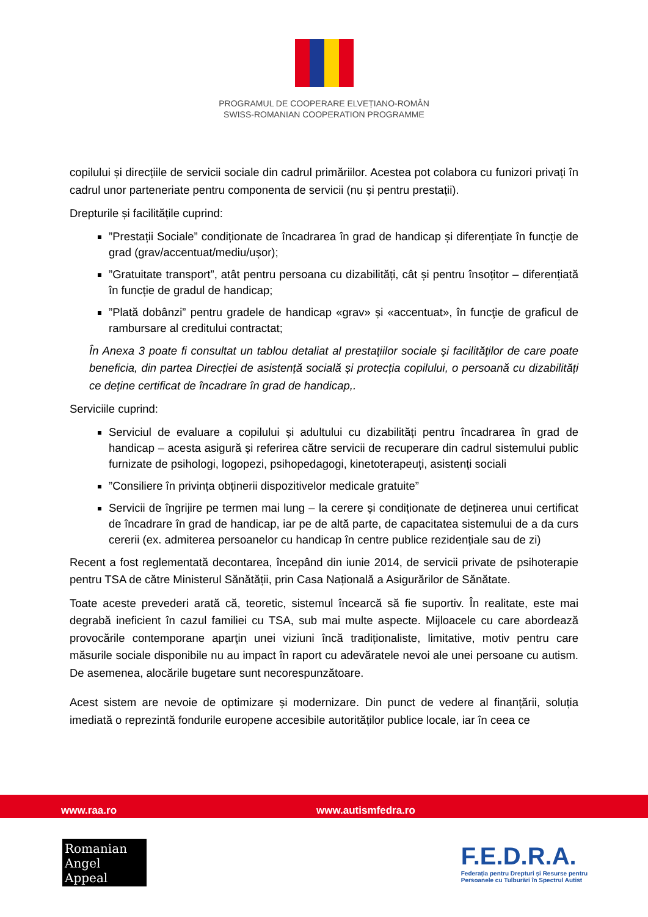PROGRAMUL DE COOPERARE ELVEȚIANO-ROMÂN
SWISS-ROMANIAN COOPERATION PROGRAMME
copilului și direcțiile de servicii sociale din cadrul primăriilor. Acestea pot colabora cu funizori privați în cadrul unor parteneriate pentru componenta de servicii (nu și pentru prestații).
Drepturile și facilitățile cuprind:
”Prestații Sociale” condiționate de încadrarea în grad de handicap și diferențiate în funcție de grad (grav/accentuat/mediu/ușor);
”Gratuitate transport”, atât pentru persoana cu dizabilități, cât și pentru însoțitor – diferențiată în funcție de gradul de handicap;
”Plată dobânzi” pentru gradele de handicap «grav» și «accentuat», în funcţie de graficul de rambursare al creditului contractat;
În Anexa 3 poate fi consultat un tablou detaliat al prestaţiilor sociale şi facilităţilor de care poate beneficia, din partea Direcției de asistență socială și protecția copilului, o persoană cu dizabilități ce deține certificat de încadrare în grad de handicap,.
Serviciile cuprind:
Serviciul de evaluare a copilului și adultului cu dizabilități pentru încadrarea în grad de handicap – acesta asigură și referirea către servicii de recuperare din cadrul sistemului public furnizate de psihologi, logopezi, psihopedagogi, kinetoterapeuți, asistenți sociali
”Consiliere în privința obținerii dispozitivelor medicale gratuite”
Servicii de îngrijire pe termen mai lung – la cerere și condiționate de deținerea unui certificat de încadrare în grad de handicap, iar pe de altă parte, de capacitatea sistemului de a da curs cererii (ex. admiterea persoanelor cu handicap în centre publice rezidențiale sau de zi)
Recent a fost reglementată decontarea, începând din iunie 2014, de servicii private de psihoterapie pentru TSA de către Ministerul Sănătății, prin Casa Națională a Asigurărilor de Sănătate.
Toate aceste prevederi arată că, teoretic, sistemul încearcă să fie suportiv. În realitate, este mai degrabă ineficient în cazul familiei cu TSA, sub mai multe aspecte. Mijloacele cu care abordează provocările contemporane aparţin unei viziuni încă tradiționaliste, limitative, motiv pentru care măsurile sociale disponibile nu au impact în raport cu adevăratele nevoi ale unei persoane cu autism. De asemenea, alocările bugetare sunt necorespunzătoare.
Acest sistem are nevoie de optimizare și modernizare. Din punct de vedere al finanțării, soluția imediată o reprezintă fondurile europene accesibile autorităților publice locale, iar în ceea ce
www.raa.ro www.autismfedra.ro
Romanian
Angel Appeal
F.E.D.R.A.
Federația pentru Drepturi și Resurse pentru
Persoanele cu Tulburări în Spectrul Autist